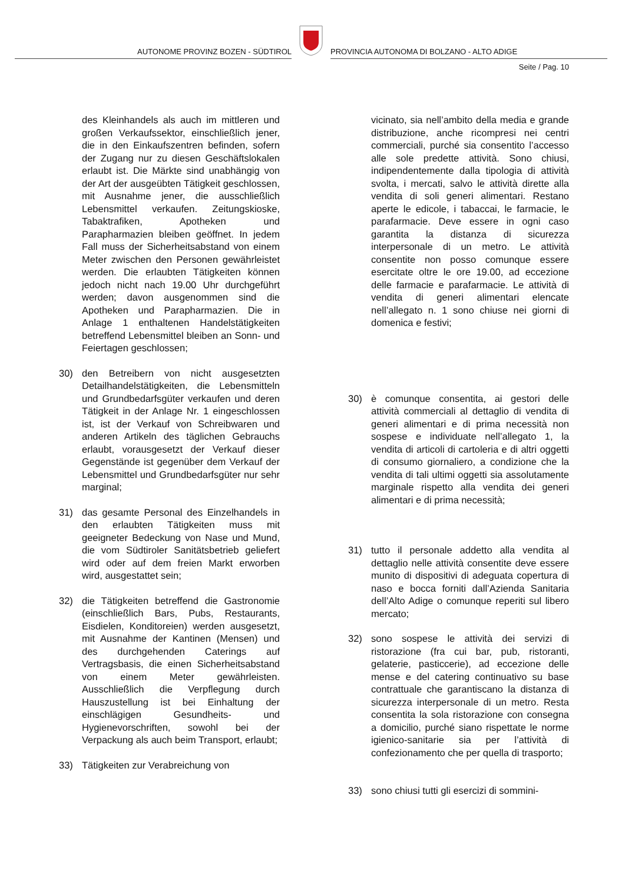AUTONOME PROVINZ BOZEN - SÜDTIROL
PROVINCIA AUTONOMA DI BOLZANO - ALTO ADIGE
Seite / Pag. 10
des Kleinhandels als auch im mittleren und großen Verkaufssektor, einschließlich jener, die in den Einkaufszentren befinden, sofern der Zugang nur zu diesen Geschäftslokalen erlaubt ist. Die Märkte sind unabhängig von der Art der ausgeübten Tätigkeit geschlossen, mit Ausnahme jener, die ausschließlich Lebensmittel verkaufen. Zeitungskioske, Tabaktrafiken, Apotheken und Parapharmazien bleiben geöffnet. In jedem Fall muss der Sicherheitsabstand von einem Meter zwischen den Personen gewährleistet werden. Die erlaubten Tätigkeiten können jedoch nicht nach 19.00 Uhr durchgeführt werden; davon ausgenommen sind die Apotheken und Parapharmazien. Die in Anlage 1 enthaltenen Handelstätigkeiten betreffend Lebensmittel bleiben an Sonn- und Feiertagen geschlossen;
30) den Betreibern von nicht ausgesetzten Detailhandelstätigkeiten, die Lebensmitteln und Grundbedarfsgüter verkaufen und deren Tätigkeit in der Anlage Nr. 1 eingeschlossen ist, ist der Verkauf von Schreibwaren und anderen Artikeln des täglichen Gebrauchs erlaubt, vorausgesetzt der Verkauf dieser Gegenstände ist gegenüber dem Verkauf der Lebensmittel und Grundbedarfsgüter nur sehr marginal;
31) das gesamte Personal des Einzelhandels in den erlaubten Tätigkeiten muss mit geeigneter Bedeckung von Nase und Mund, die vom Südtiroler Sanitätsbetrieb geliefert wird oder auf dem freien Markt erworben wird, ausgestattet sein;
32) die Tätigkeiten betreffend die Gastronomie (einschließlich Bars, Pubs, Restaurants, Eisdielen, Konditoreien) werden ausgesetzt, mit Ausnahme der Kantinen (Mensen) und des durchgehenden Caterings auf Vertragsbasis, die einen Sicherheitsabstand von einem Meter gewährleisten. Ausschließlich die Verpflegung durch Hauszustellung ist bei Einhaltung der einschlägigen Gesundheits- und Hygienevorschriften, sowohl bei der Verpackung als auch beim Transport, erlaubt;
33) Tätigkeiten zur Verabreichung von
vicinato, sia nell’ambito della media e grande distribuzione, anche ricompresi nei centri commerciali, purché sia consentito l’accesso alle sole predette attività. Sono chiusi, indipendentemente dalla tipologia di attività svolta, i mercati, salvo le attività dirette alla vendita di soli generi alimentari. Restano aperte le edicole, i tabaccai, le farmacie, le parafarmacie. Deve essere in ogni caso garantita la distanza di sicurezza interpersonale di un metro. Le attività consentite non posso comunque essere esercitate oltre le ore 19.00, ad eccezione delle farmacie e parafarmacie. Le attività di vendita di generi alimentari elencate nell’allegato n. 1 sono chiuse nei giorni di domenica e festivi;
30) è comunque consentita, ai gestori delle attività commerciali al dettaglio di vendita di generi alimentari e di prima necessità non sospese e individuate nell’allegato 1, la vendita di articoli di cartoleria e di altri oggetti di consumo giornaliero, a condizione che la vendita di tali ultimi oggetti sia assolutamente marginale rispetto alla vendita dei generi alimentari e di prima necessità;
31) tutto il personale addetto alla vendita al dettaglio nelle attività consentite deve essere munito di dispositivi di adeguata copertura di naso e bocca forniti dall’Azienda Sanitaria dell’Alto Adige o comunque reperiti sul libero mercato;
32) sono sospese le attività dei servizi di ristorazione (fra cui bar, pub, ristoranti, gelaterie, pasticcerie), ad eccezione delle mense e del catering continuativo su base contrattuale che garantiscano la distanza di sicurezza interpersonale di un metro. Resta consentita la sola ristorazione con consegna a domicilio, purché siano rispettate le norme igienico-sanitarie sia per l’attività di confezionamento che per quella di trasporto;
33) sono chiusi tutti gli esercizi di sommini-